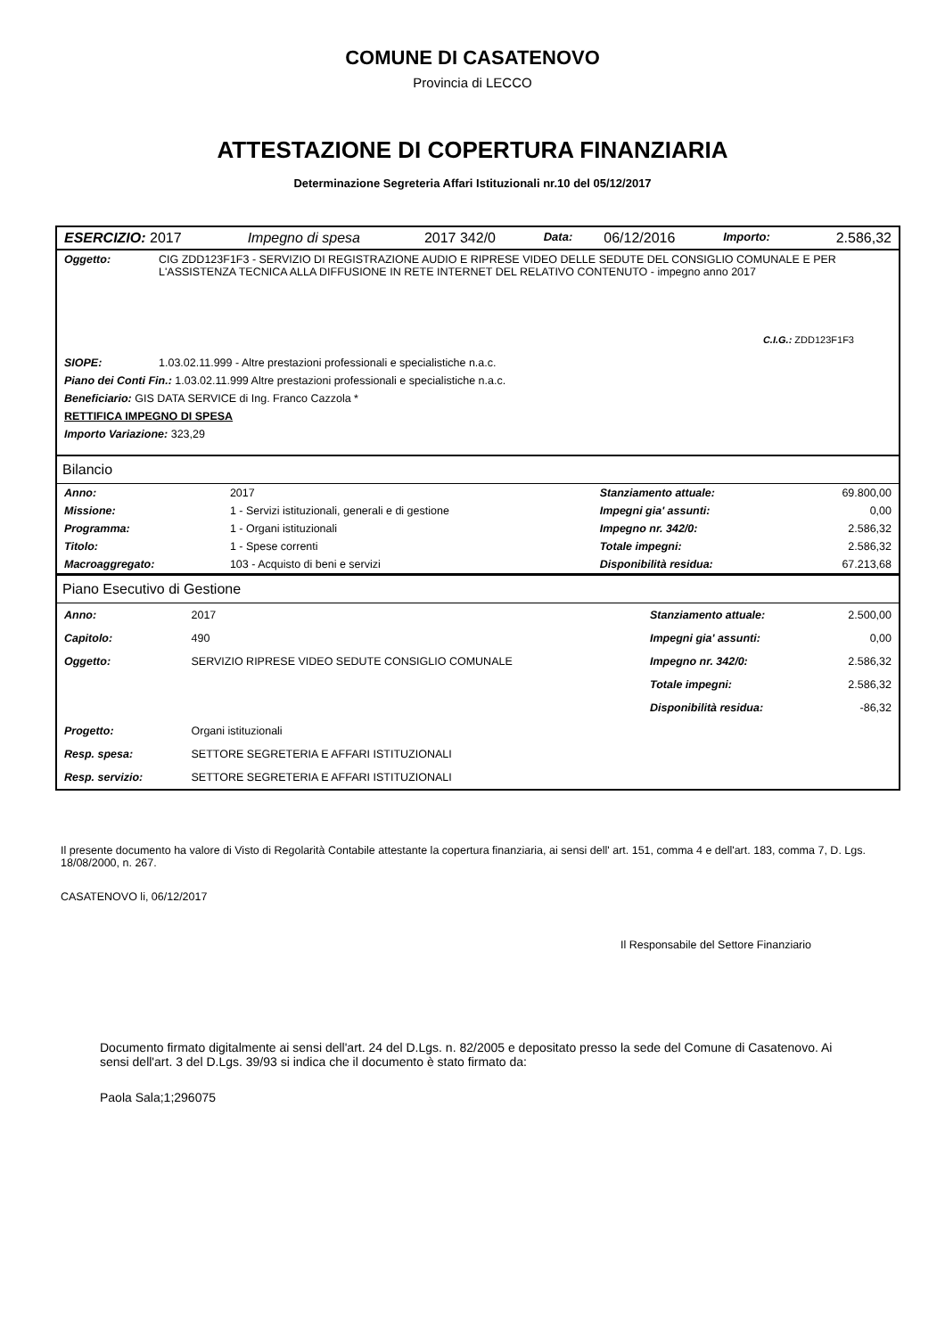COMUNE DI CASATENOVO
Provincia di LECCO
ATTESTAZIONE DI COPERTURA FINANZIARIA
Determinazione Segreteria Affari Istituzionali nr.10 del 05/12/2017
| ESERCIZIO: 2017 | Impegno di spesa | 2017 342/0 | Data: | 06/12/2016 | Importo: | 2.586,32 |
| Oggetto: | CIG ZDD123F1F3 - SERVIZIO DI REGISTRAZIONE AUDIO E RIPRESE VIDEO DELLE SEDUTE DEL CONSIGLIO COMUNALE E PER L'ASSISTENZA TECNICA ALLA DIFFUSIONE IN RETE INTERNET DEL RELATIVO CONTENUTO - impegno anno 2017 |
| C.I.G.: ZDD123F1F3 | |
| SIOPE: | 1.03.02.11.999 - Altre prestazioni professionali e specialistiche n.a.c. |
| Piano dei Conti Fin.: 1.03.02.11.999 Altre prestazioni professionali e specialistiche n.a.c. | |
| Beneficiario: GIS DATA SERVICE di Ing. Franco Cazzola * | |
| RETTIFICA IMPEGNO DI SPESA | |
| Importo Variazione: 323,29 | |
Bilancio
| Anno: | 2017 | Stanziamento attuale: | 69.800,00 |
| Missione: | 1 - Servizi istituzionali, generali e di gestione | Impegni gia' assunti: | 0,00 |
| Programma: | 1 - Organi istituzionali | Impegno nr. 342/0: | 2.586,32 |
| Titolo: | 1 - Spese correnti | Totale impegni: | 2.586,32 |
| Macroaggregato: | 103 - Acquisto di beni e servizi | Disponibilità residua: | 67.213,68 |
Piano Esecutivo di Gestione
| Anno: | 2017 | Stanziamento attuale: | 2.500,00 |
| Capitolo: | 490 | Impegni gia' assunti: | 0,00 |
| Oggetto: | SERVIZIO RIPRESE VIDEO SEDUTE CONSIGLIO COMUNALE | Impegno nr. 342/0: | 2.586,32 |
| | | Totale impegni: | 2.586,32 |
| | | Disponibilità residua: | -86,32 |
| Progetto: | Organi istituzionali | | |
| Resp. spesa: | SETTORE SEGRETERIA E AFFARI ISTITUZIONALI | | |
| Resp. servizio: | SETTORE SEGRETERIA E AFFARI ISTITUZIONALI | | |
Il presente documento ha valore di Visto di Regolarità Contabile attestante la copertura finanziaria, ai sensi dell' art. 151, comma 4 e dell'art. 183, comma 7, D. Lgs. 18/08/2000, n. 267.
CASATENOVO li, 06/12/2017
Il Responsabile del Settore Finanziario
Documento firmato digitalmente ai sensi dell'art. 24 del D.Lgs. n. 82/2005 e depositato presso la sede del Comune di Casatenovo. Ai sensi dell'art. 3 del D.Lgs. 39/93 si indica che il documento è stato firmato da:
Paola Sala;1;296075